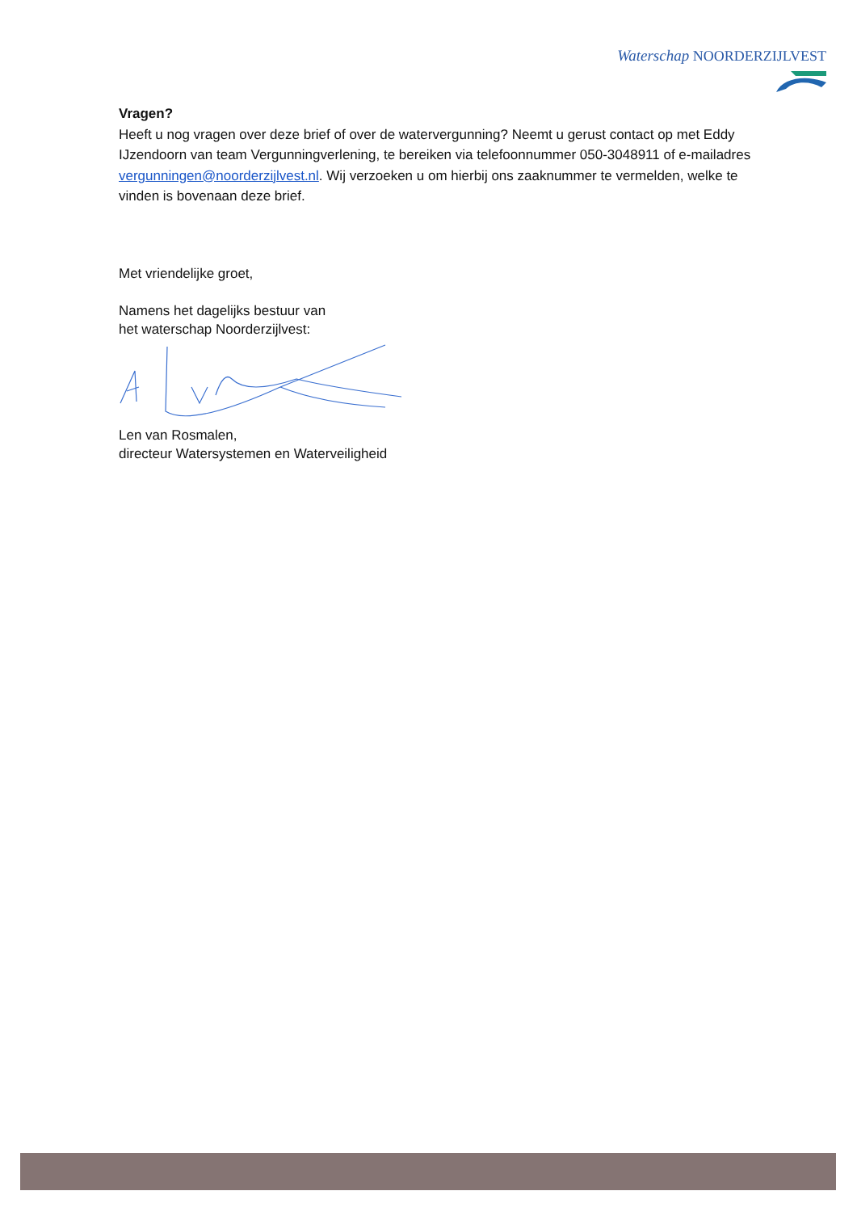Waterschap NOORDERZIJLVEST
Vragen?
Heeft u nog vragen over deze brief of over de watervergunning? Neemt u gerust contact op met Eddy IJzendoorn van team Vergunningverlening, te bereiken via telefoonnummer 050-3048911 of e-mailadres vergunningen@noorderzijlvest.nl. Wij verzoeken u om hierbij ons zaaknummer te vermelden, welke te vinden is bovenaan deze brief.
Met vriendelijke groet,
Namens het dagelijks bestuur van
het waterschap Noorderzijlvest:
Len van Rosmalen,
directeur Watersystemen en Waterveiligheid